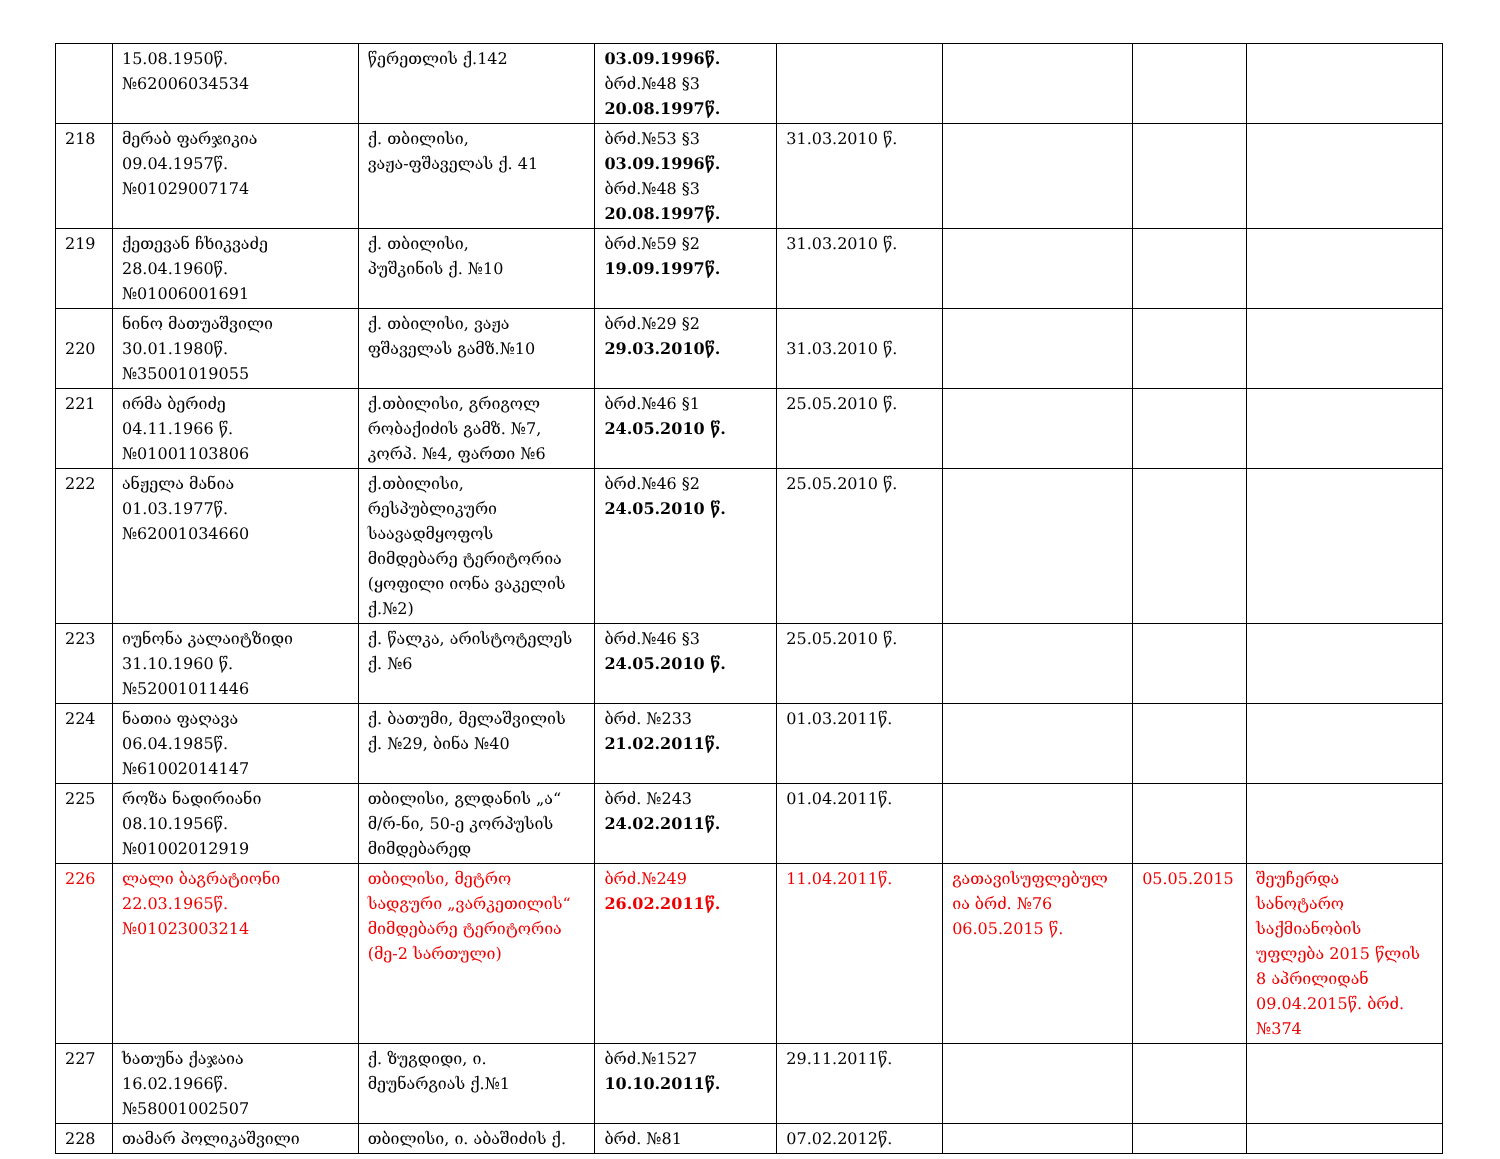| | 15.08.1950წ. №62006034534 | წერეთლის ქ.142 | 03.09.1996წ. ბრძ.№48 §3 20.08.1997წ. | | | | |
| 218 | მერაბ ფარჯიკია 09.04.1957წ. №01029007174 | ქ. თბილისი, ვაჟა-ფშაველას ქ. 41 | ბრძ.№53 §3 03.09.1996წ. ბრძ.№48 §3 20.08.1997წ. | 31.03.2010 წ. | | | |
| 219 | ქეთევან ჩხიკვაძე 28.04.1960წ. №01006001691 | ქ. თბილისი, პუშკინის ქ. №10 | ბრძ.№59 §2 19.09.1997წ. | 31.03.2010 წ. | | | |
| 220 | ნინო მათუაშვილი 30.01.1980წ. №35001019055 | ქ. თბილისი, ვაჟა ფშაველას გამზ.№10 | ბრძ.№29 §2 29.03.2010წ. | 31.03.2010 წ. | | | |
| 221 | ირმა ბერიძე 04.11.1966 წ. №01001103806 | ქ.თბილისი, გრიგოლ რობაქიძის გამზ. №7, კორპ. №4, ფართი №6 | ბრძ.№46 §1 24.05.2010 წ. | 25.05.2010 წ. | | | |
| 222 | ანჟელა მანია 01.03.1977წ. №62001034660 | ქ.თბილისი, რესპუბლიკური საავადმყოფოს მიმდებარე ტერიტორია (ყოფილი იონა ვაკელის ქ.№2) | ბრძ.№46 §2 24.05.2010 წ. | 25.05.2010 წ. | | | |
| 223 | იუნონა კალაიტზიდი 31.10.1960 წ. №52001011446 | ქ. წალკა, არისტოტელეს ქ. №6 | ბრძ.№46 §3 24.05.2010 წ. | 25.05.2010 წ. | | | |
| 224 | ნათია ფაღავა 06.04.1985წ. №61002014147 | ქ. ბათუმი, მელაშვილის ქ. №29, ბინა №40 | ბრძ. №233 21.02.2011წ. | 01.03.2011წ. | | | |
| 225 | როზა ნადირიანი 08.10.1956წ. №01002012919 | თბილისი, გლდანის „ა“ მ/რ-ნი, 50-ე კორპუსის მიმდებარედ | ბრძ. №243 24.02.2011წ. | 01.04.2011წ. | | | |
| 226 | ლალი ბაგრატიონი 22.03.1965წ. №01023003214 | თბილისი, მეტრო სადგური „ვარკეთილის“ მიმდებარე ტერიტორია (მე-2 სართული) | ბრძ.№249 26.02.2011წ. | 11.04.2011წ. | გათავისუფლებულ ია ბრძ. №76 06.05.2015 წ. | 05.05.2015 | შეუჩერდა სანოტარო საქმიანობის უფლება 2015 წლის 8 აპრილიდან 09.04.2015წ. ბრძ. №374 |
| 227 | ხათუნა ქაჯაია 16.02.1966წ. №58001002507 | ქ. ზუგდიდი, ი. მეუნარგიას ქ.№1 | ბრძ.№1527 10.10.2011წ. | 29.11.2011წ. | | | |
| 228 | თამარ პოლიკაშვილი | თბილისი, ი. აბაშიძის ქ. | ბრძ. №81 | 07.02.2012წ. | | | |